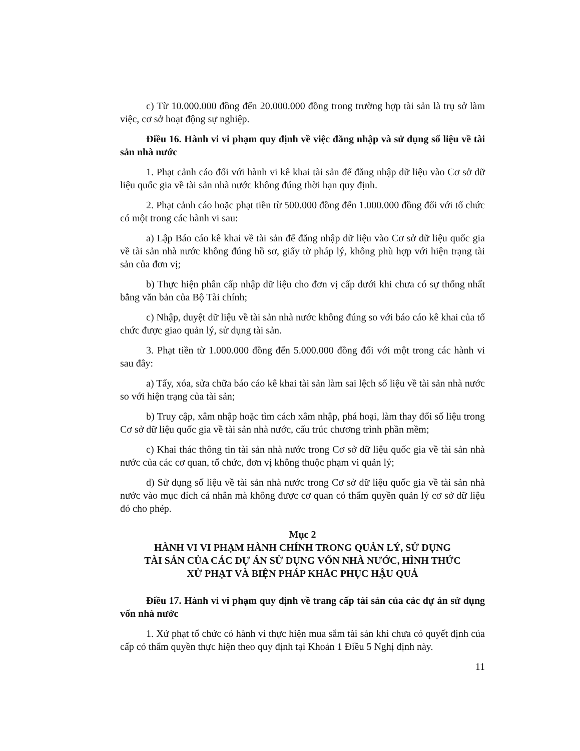c) Từ 10.000.000 đồng đến 20.000.000 đồng trong trường hợp tài sản là trụ sở làm việc, cơ sở hoạt động sự nghiệp.
Điều 16. Hành vi vi phạm quy định về việc đăng nhập và sử dụng số liệu về tài sản nhà nước
1. Phạt cảnh cáo đối với hành vi kê khai tài sản để đăng nhập dữ liệu vào Cơ sở dữ liệu quốc gia về tài sản nhà nước không đúng thời hạn quy định.
2. Phạt cảnh cáo hoặc phạt tiền từ 500.000 đồng đến 1.000.000 đồng đối với tổ chức có một trong các hành vi sau:
a) Lập Báo cáo kê khai về tài sản để đăng nhập dữ liệu vào Cơ sở dữ liệu quốc gia về tài sản nhà nước không đúng hồ sơ, giấy tờ pháp lý, không phù hợp với hiện trạng tài sản của đơn vị;
b) Thực hiện phân cấp nhập dữ liệu cho đơn vị cấp dưới khi chưa có sự thống nhất bằng văn bản của Bộ Tài chính;
c) Nhập, duyệt dữ liệu về tài sản nhà nước không đúng so với báo cáo kê khai của tổ chức được giao quản lý, sử dụng tài sản.
3. Phạt tiền từ 1.000.000 đồng đến 5.000.000 đồng đối với một trong các hành vi sau đây:
a) Tẩy, xóa, sửa chữa báo cáo kê khai tài sản làm sai lệch số liệu về tài sản nhà nước so với hiện trạng của tài sản;
b) Truy cập, xâm nhập hoặc tìm cách xâm nhập, phá hoại, làm thay đổi số liệu trong Cơ sở dữ liệu quốc gia về tài sản nhà nước, cấu trúc chương trình phần mềm;
c) Khai thác thông tin tài sản nhà nước trong Cơ sở dữ liệu quốc gia về tài sản nhà nước của các cơ quan, tổ chức, đơn vị không thuộc phạm vi quản lý;
d) Sử dụng số liệu về tài sản nhà nước trong Cơ sở dữ liệu quốc gia về tài sản nhà nước vào mục đích cá nhân mà không được cơ quan có thẩm quyền quản lý cơ sở dữ liệu đó cho phép.
Mục 2
HÀNH VI VI PHẠM HÀNH CHÍNH TRONG QUẢN LÝ, SỬ DỤNG
TÀI SẢN CỦA CÁC DỰ ÁN SỬ DỤNG VỐN NHÀ NƯỚC, HÌNH THỨC
XỬ PHẠT VÀ BIỆN PHÁP KHẮC PHỤC HẬU QUẢ
Điều 17. Hành vi vi phạm quy định về trang cấp tài sản của các dự án sử dụng vốn nhà nước
1. Xử phạt tổ chức có hành vi thực hiện mua sắm tài sản khi chưa có quyết định của cấp có thẩm quyền thực hiện theo quy định tại Khoản 1 Điều 5 Nghị định này.
11